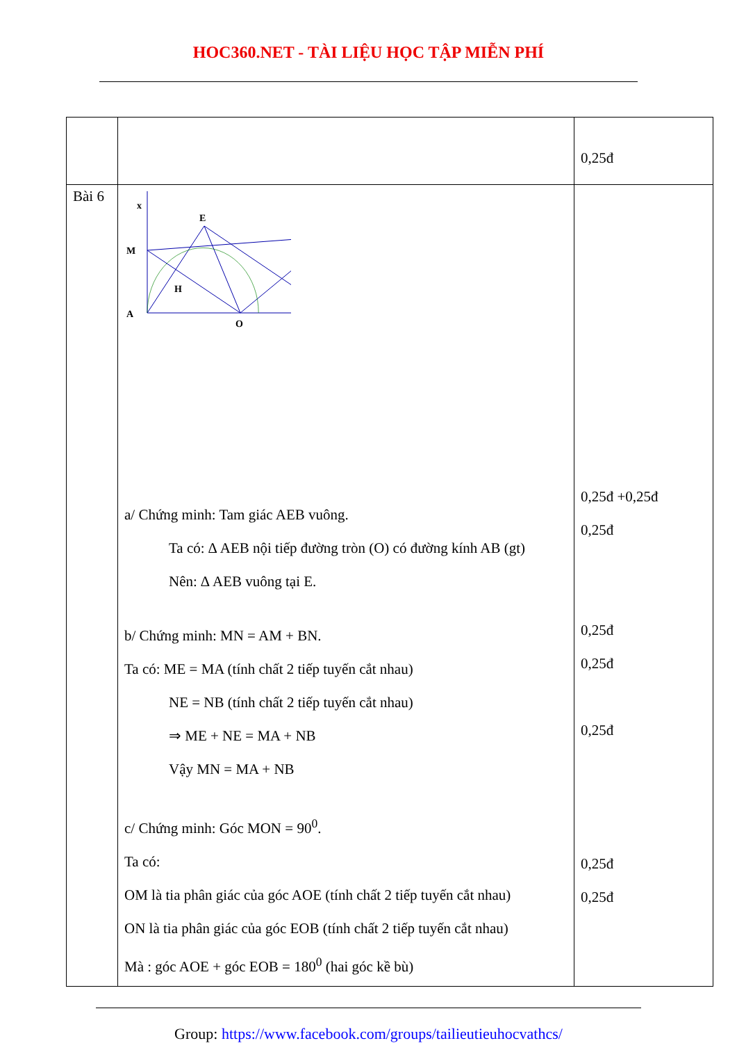HOC360.NET - TÀI LIỆU HỌC TẬP MIỄN PHÍ
| | | 0,25đ |
| Bài 6 | x A M E H O a/ Chứng minh: Tam giác AEB vuông. Ta có: ∆ AEB nội tiếp đường tròn (O) có đường kính AB (gt) Nên: ∆ AEB vuông tại E. b/ Chứng minh: MN = AM + BN. Ta có: ME = MA (tính chất 2 tiếp tuyến cắt nhau) NE = NB (tính chất 2 tiếp tuyến cắt nhau) ⇒ ME + NE = MA + NB Vậy MN = MA + NB c/ Chứng minh: Góc MON = 90<sup>0</sup>. Ta có: OM là tia phân giác của góc AOE (tính chất 2 tiếp tuyến cắt nhau) ON là tia phân giác của góc EOB (tính chất 2 tiếp tuyến cắt nhau) Mà : góc AOE + góc EOB = 180<sup>0</sup> (hai góc kề bù) | 0,25đ +0,25đ 0,25đ 0,25đ 0,25đ 0,25đ 0,25đ 0,25đ |
Group: https://www.facebook.com/groups/tailieutieuhocvathcs/